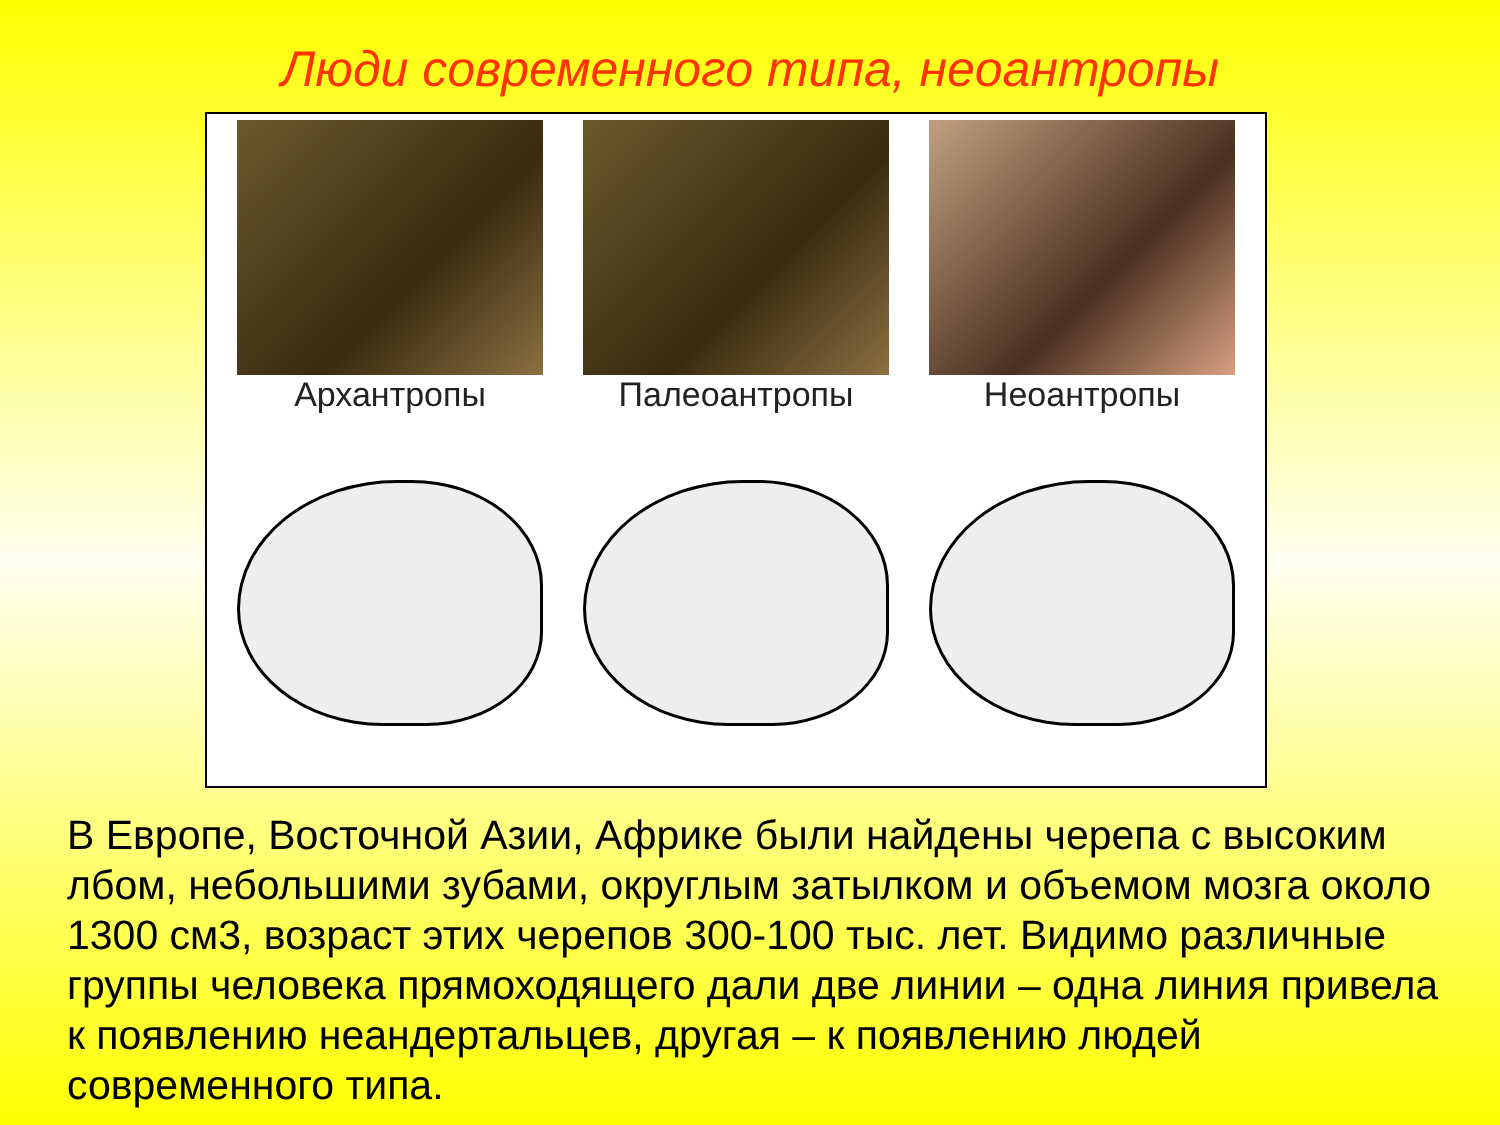Люди современного типа, неоантропы
Архантропы
Палеоантропы
Неоантропы
В Европе, Восточной Азии, Африке были найдены черепа с высоким лбом, небольшими зубами, округлым затылком и объемом мозга около 1300 см3, возраст этих черепов 300-100 тыс. лет. Видимо различные группы человека прямоходящего дали две линии – одна линия привела к появлению неандертальцев, другая – к появлению людей современного типа.